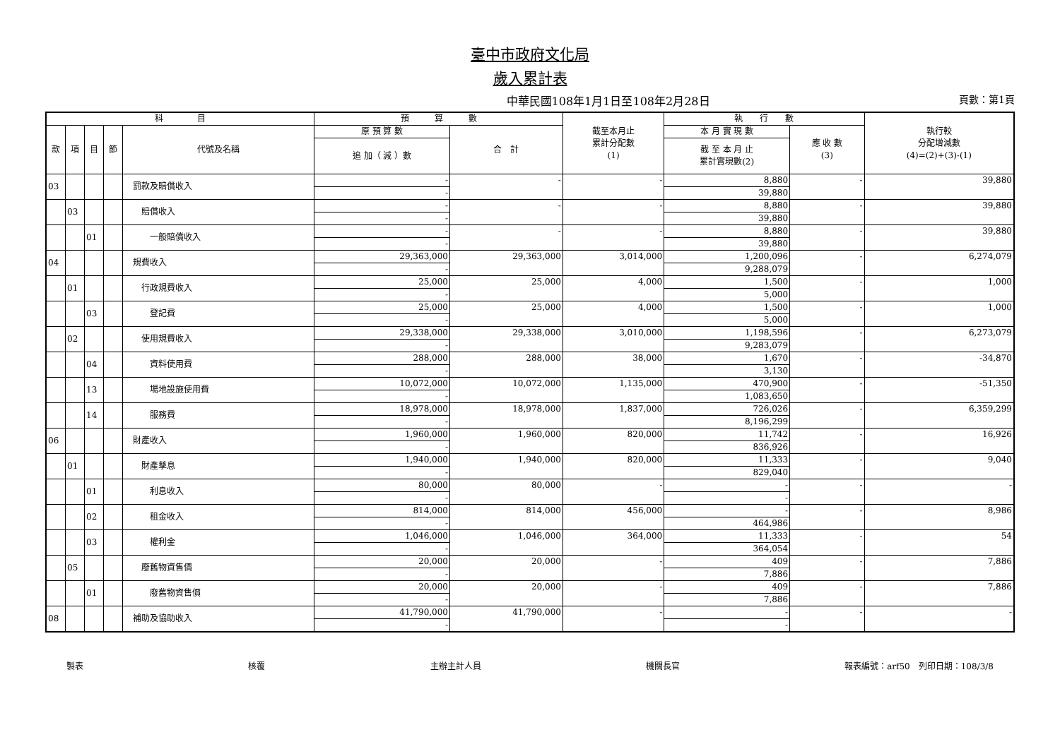臺中市政府文化局
歲入累計表
中華民國108年1月1日至108年2月28日 頁數：第1頁
| 科 目 | | | | | 預 算 數 | | 截至本月止 累計分配數 (1) | 執 行 數 | | 執行較 分配增減數 (4)=(2)+(3)-(1) |
| --- | --- | --- | --- | --- | --- | --- | --- | --- | --- | --- |
| 款 | 項 | 目 | 節 | 代號及名稱 | 原 預 算 數 | 合 計 | | 本 月 實 現 數 | 應 收 數 (3) | |
| | | | | | 追 加（ 減 ）數 | | | 截 至 本 月 止 累計實現數(2) | | |
| 03 | | | | 罰款及賠償收入 | - | - | - | 8,880 | - | 39,880 |
| | | | | | - | | | 39,880 | | |
| | 03 | | | 賠償收入 | - | - | - | 8,880 | - | 39,880 |
| | | | | | - | | | 39,880 | | |
| | | 01 | | 一般賠償收入 | - | - | - | 8,880 | - | 39,880 |
| | | | | | - | | | 39,880 | | |
| 04 | | | | 規費收入 | 29,363,000 | 29,363,000 | 3,014,000 | 1,200,096 | - | 6,274,079 |
| | | | | | - | | | 9,288,079 | | |
| | 01 | | | 行政規費收入 | 25,000 | 25,000 | 4,000 | 1,500 | - | 1,000 |
| | | | | | - | | | 5,000 | | |
| | | 03 | | 登記費 | 25,000 | 25,000 | 4,000 | 1,500 | - | 1,000 |
| | | | | | - | | | 5,000 | | |
| | 02 | | | 使用規費收入 | 29,338,000 | 29,338,000 | 3,010,000 | 1,198,596 | - | 6,273,079 |
| | | | | | - | | | 9,283,079 | | |
| | | 04 | | 資料使用費 | 288,000 | 288,000 | 38,000 | 1,670 | - | -34,870 |
| | | | | | - | | | 3,130 | | |
| | | 13 | | 場地設施使用費 | 10,072,000 | 10,072,000 | 1,135,000 | 470,900 | - | -51,350 |
| | | | | | - | | | 1,083,650 | | |
| | | 14 | | 服務費 | 18,978,000 | 18,978,000 | 1,837,000 | 726,026 | - | 6,359,299 |
| | | | | | - | | | 8,196,299 | | |
| 06 | | | | 財產收入 | 1,960,000 | 1,960,000 | 820,000 | 11,742 | - | 16,926 |
| | | | | | - | | | 836,926 | | |
| | 01 | | | 財產孳息 | 1,940,000 | 1,940,000 | 820,000 | 11,333 | - | 9,040 |
| | | | | | - | | | 829,040 | | |
| | | 01 | | 利息收入 | 80,000 | 80,000 | - | - | - | - |
| | | | | | - | | | - | | |
| | | 02 | | 租金收入 | 814,000 | 814,000 | 456,000 | - | - | 8,986 |
| | | | | | - | | | 464,986 | | |
| | | 03 | | 權利金 | 1,046,000 | 1,046,000 | 364,000 | 11,333 | - | 54 |
| | | | | | - | | | 364,054 | | |
| | 05 | | | 廢舊物資售價 | 20,000 | 20,000 | - | 409 | - | 7,886 |
| | | | | | - | | | 7,886 | | |
| | | 01 | | 廢舊物資售價 | 20,000 | 20,000 | - | 409 | - | 7,886 |
| | | | | | - | | | 7,886 | | |
| 08 | | | | 補助及協助收入 | 41,790,000 | 41,790,000 | - | - | - | - |
| | | | | | - | | | - | | |
製表 核覆 主辦主計人員 機關長官 報表編號：arf50　列印日期：108/3/8